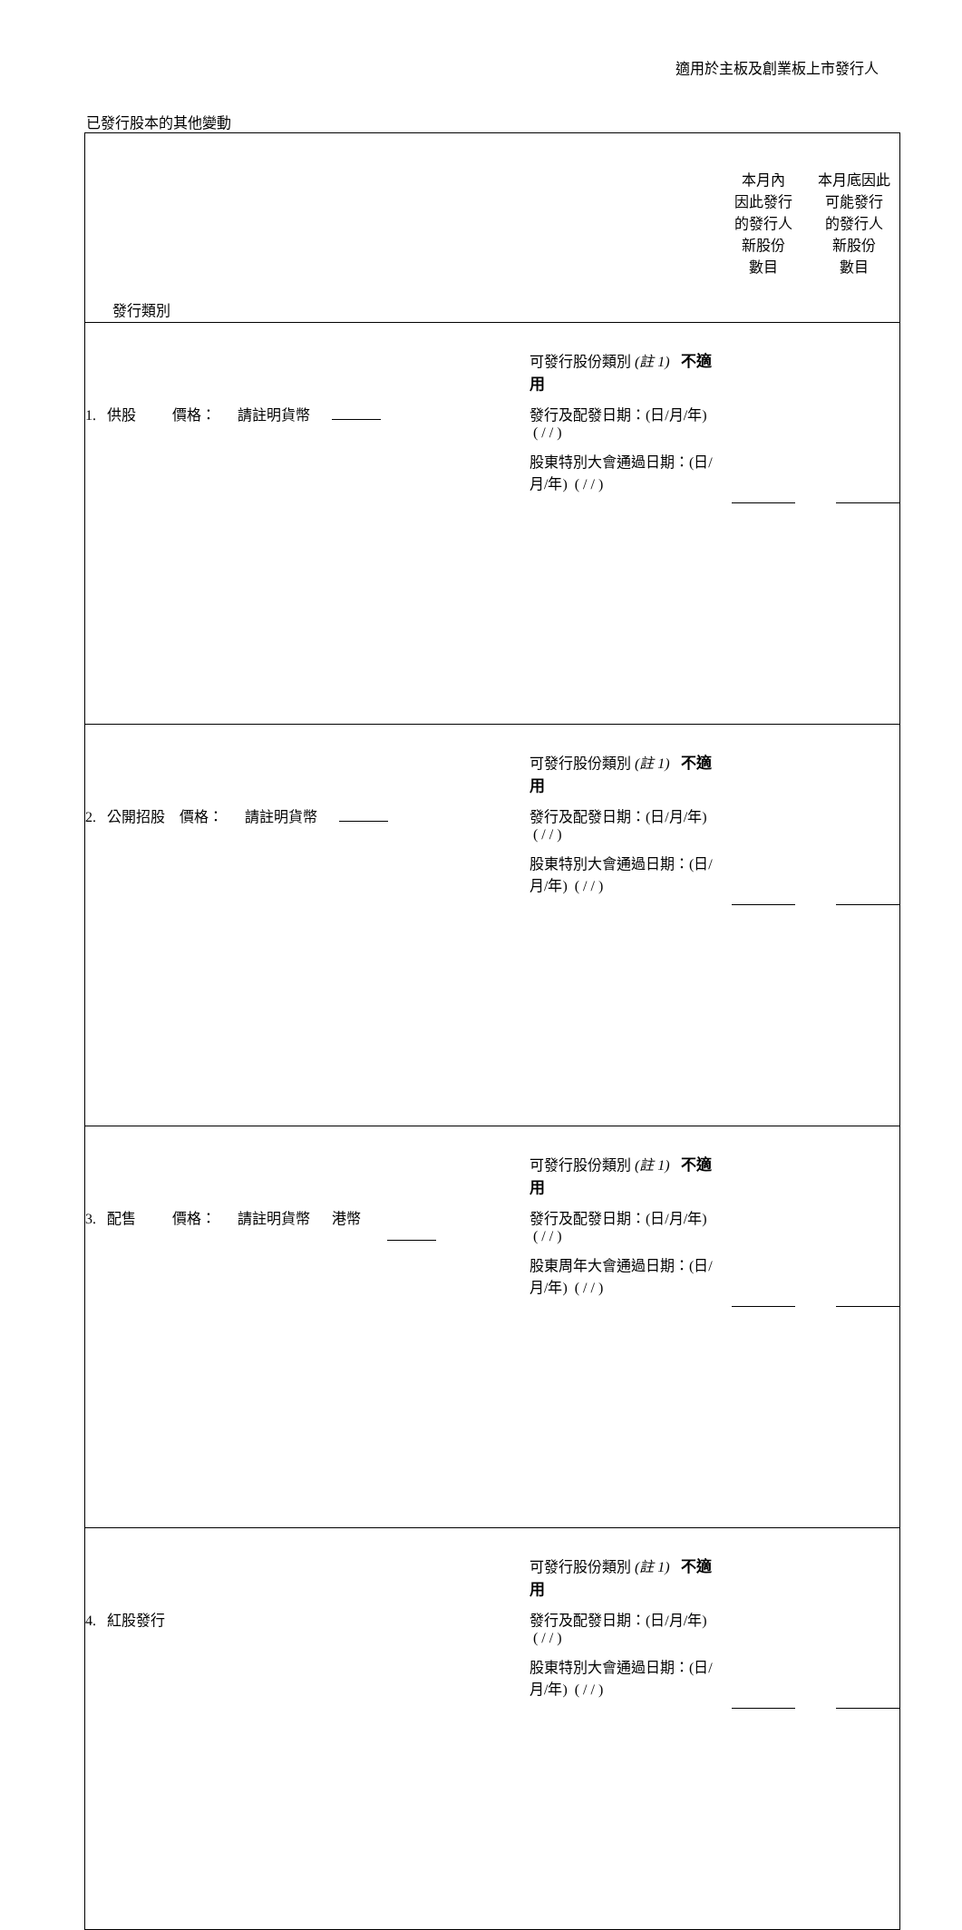適用於主板及創業板上市發行人
已發行股本的其他變動
| 發行類別 | | 本月內 因此發行 的發行人 新股份 數目 | 本月底因此 可能發行 的發行人 新股份 數目 |
| 1. 供股 價格： 請註明貨幣 | 可發行股份類別 (註 1) 不適用 發行及配發日期：(日/月/年) ( / / ) 股東特別大會通過日期：(日/月/年) ( / / ) | | |
| 2. 公開招股 價格： 請註明貨幣 | 可發行股份類別 (註 1) 不適用 發行及配發日期：(日/月/年) ( / / ) 股東特別大會通過日期：(日/月/年) ( / / ) | | |
| 3. 配售 價格： 請註明貨幣 港幣 | 可發行股份類別 (註 1) 不適用 發行及配發日期：(日/月/年) ( / / ) 股東周年大會通過日期：(日/月/年) ( / / ) | | |
| 4. 紅股發行 | 可發行股份類別 (註 1) 不適用 發行及配發日期：(日/月/年) ( / / ) 股東特別大會通過日期：(日/月/年) ( / / ) | | |